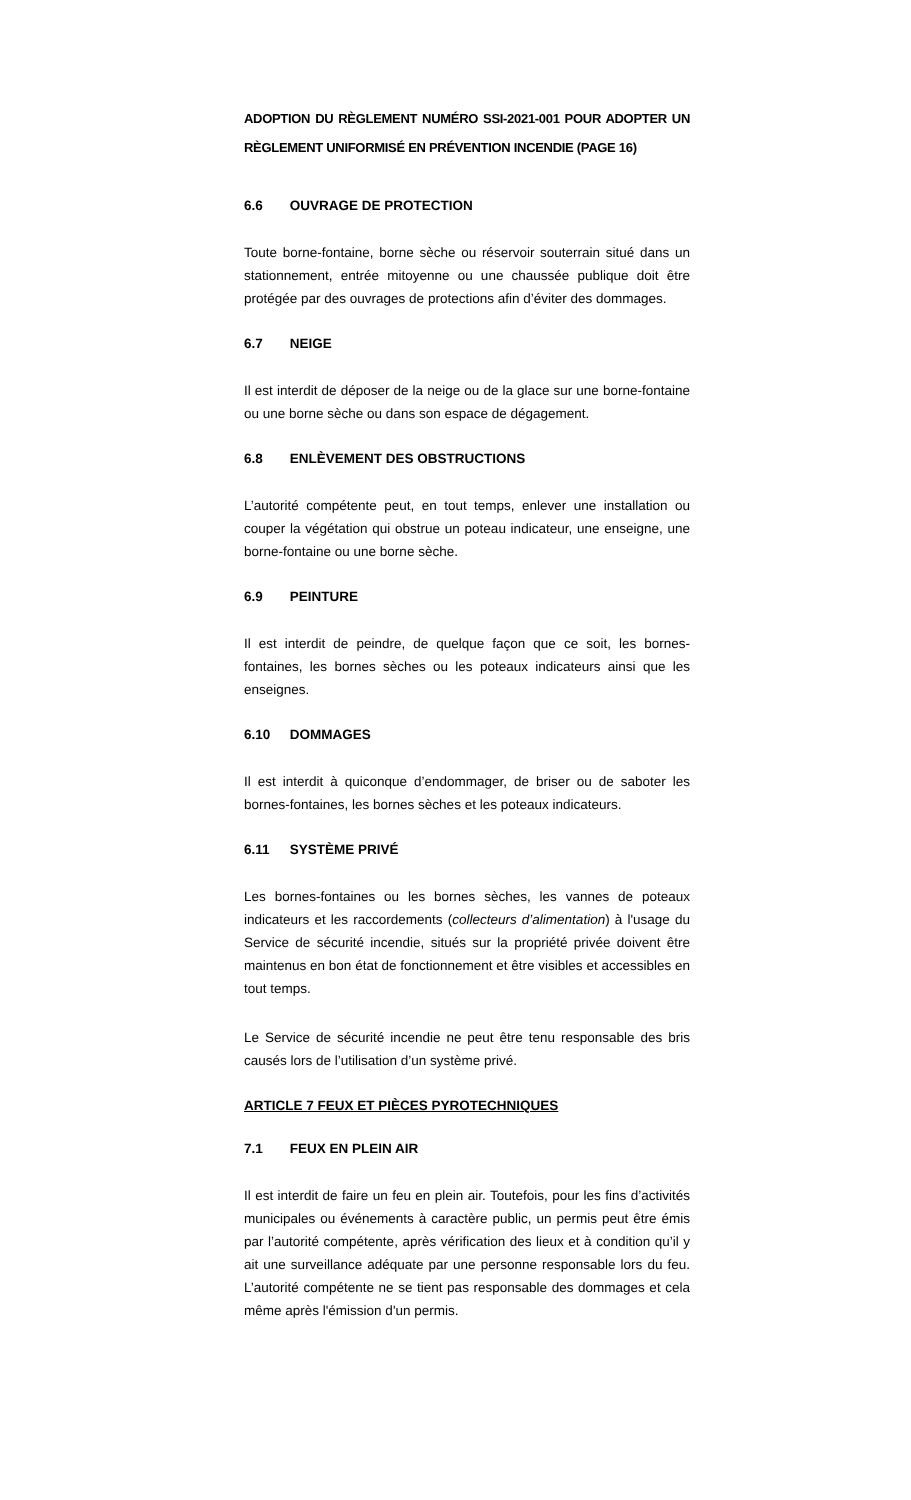ADOPTION DU RÈGLEMENT NUMÉRO SSI-2021-001 POUR ADOPTER UN RÈGLEMENT UNIFORMISÉ EN PRÉVENTION INCENDIE (PAGE 16)
6.6 OUVRAGE DE PROTECTION
Toute borne-fontaine, borne sèche ou réservoir souterrain situé dans un stationnement, entrée mitoyenne ou une chaussée publique doit être protégée par des ouvrages de protections afin d’éviter des dommages.
6.7 NEIGE
Il est interdit de déposer de la neige ou de la glace sur une borne-fontaine ou une borne sèche ou dans son espace de dégagement.
6.8 ENLÈVEMENT DES OBSTRUCTIONS
L’autorité compétente peut, en tout temps, enlever une installation ou couper la végétation qui obstrue un poteau indicateur, une enseigne, une borne-fontaine ou une borne sèche.
6.9 PEINTURE
Il est interdit de peindre, de quelque façon que ce soit, les bornes-fontaines, les bornes sèches ou les poteaux indicateurs ainsi que les enseignes.
6.10 DOMMAGES
Il est interdit à quiconque d’endommager, de briser ou de saboter les bornes-fontaines, les bornes sèches et les poteaux indicateurs.
6.11 SYSTÈME PRIVÉ
Les bornes-fontaines ou les bornes sèches, les vannes de poteaux indicateurs et les raccordements (collecteurs d’alimentation) à l'usage du Service de sécurité incendie, situés sur la propriété privée doivent être maintenus en bon état de fonctionnement et être visibles et accessibles en tout temps.
Le Service de sécurité incendie ne peut être tenu responsable des bris causés lors de l’utilisation d’un système privé.
ARTICLE 7 FEUX ET PIÈCES PYROTECHNIQUES
7.1 FEUX EN PLEIN AIR
Il est interdit de faire un feu en plein air. Toutefois, pour les fins d’activités municipales ou événements à caractère public, un permis peut être émis par l’autorité compétente, après vérification des lieux et à condition qu’il y ait une surveillance adéquate par une personne responsable lors du feu. L’autorité compétente ne se tient pas responsable des dommages et cela même après l'émission d'un permis.